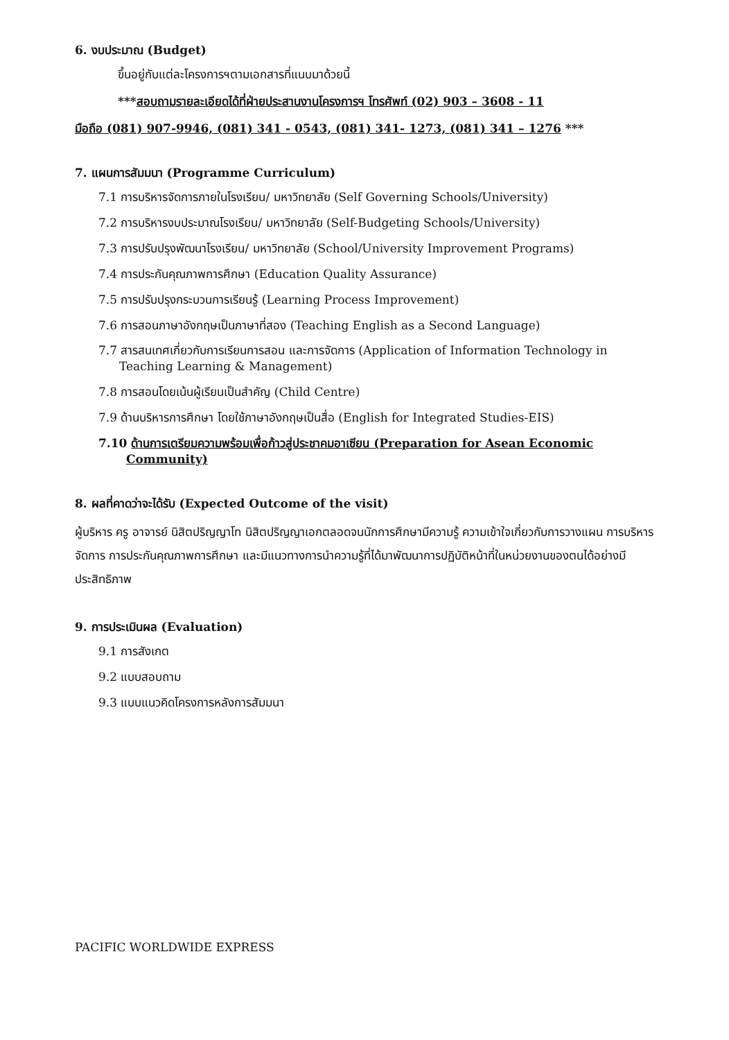6. งบประมาณ (Budget)
ขึ้นอยู่กับแต่ละโครงการฯตามเอกสารที่แนบมาด้วยนี้
***สอบถามรายละเอียดได้ที่ฝ่ายประสานงานโครงการฯ โทรศัพท์ (02) 903 – 3608 - 11
มือถือ (081) 907-9946, (081) 341 - 0543, (081) 341- 1273, (081) 341 – 1276 ***
7. แผนการสัมมนา (Programme Curriculum)
7.1 การบริหารจัดการภายในโรงเรียน/ มหาวิทยาลัย (Self Governing Schools/University)
7.2 การบริหารงบประมาณโรงเรียน/ มหาวิทยาลัย (Self-Budgeting Schools/University)
7.3 การปรับปรุงพัฒนาโรงเรียน/ มหาวิทยาลัย (School/University Improvement Programs)
7.4 การประกันคุณภาพการศึกษา (Education Quality Assurance)
7.5 การปรับปรุงกระบวนการเรียนรู้ (Learning Process Improvement)
7.6 การสอนภาษาอังกฤษเป็นภาษาที่สอง (Teaching English as a Second Language)
7.7 สารสนเทศเกี่ยวกับการเรียนการสอน และการจัดการ (Application of Information Technology in
Teaching Learning & Management)
7.8 การสอนโดยเน้นผู้เรียนเป็นสำคัญ (Child Centre)
7.9 ด้านบริหารการศึกษา โดยใช้ภาษาอังกฤษเป็นสื่อ (English for Integrated Studies-EIS)
7.10 ด้านการเตรียมความพร้อมเพื่อก้าวสู่ประชาคมอาเซียน (Preparation for Asean Economic
Community)
8. ผลที่คาดว่าจะได้รับ (Expected Outcome of the visit)
ผู้บริหาร ครู อาจารย์ นิสิตปริญญาโท นิสิตปริญญาเอกตลอดจนนักการศึกษามีความรู้ ความเข้าใจเกี่ยวกับการวางแผน การบริหารจัดการ การประกันคุณภาพการศึกษา และมีแนวทางการนำความรู้ที่ได้มาพัฒนาการปฏิบัติหน้าที่ในหน่วยงานของตนได้อย่างมีประสิทธิภาพ
9. การประเมินผล (Evaluation)
9.1 การสังเกต
9.2 แบบสอบถาม
9.3 แบบแนวคิดโครงการหลังการสัมมนา
PACIFIC WORLDWIDE EXPRESS